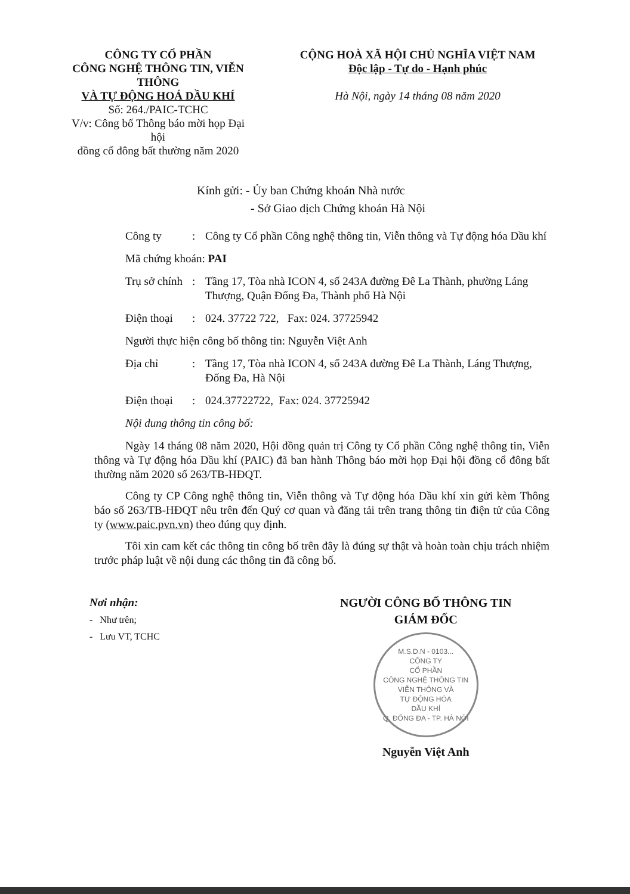CÔNG TY CỔ PHẦN
CÔNG NGHỆ THÔNG TIN, VIỄN THÔNG
VÀ TỰ ĐỘNG HOÁ DẦU KHÍ
Số: 264./PAIC-TCHC
V/v: Công bố Thông báo mời họp Đại hội
đồng cổ đông bất thường năm 2020
CỘNG HOÀ XÃ HỘI CHỦ NGHĨA VIỆT NAM
Độc lập - Tự do - Hạnh phúc
Hà Nội, ngày 14 tháng 08 năm 2020
Kính gửi: - Ủy ban Chứng khoán Nhà nước
- Sở Giao dịch Chứng khoán Hà Nội
Công ty : Công ty Cổ phần Công nghệ thông tin, Viễn thông và Tự động hóa Dầu khí
Mã chứng khoán: PAI
Trụ sở chính
: Tầng 17, Tòa nhà ICON 4, số 243A đường Đê La Thành, phường Láng Thượng, Quận Đống Đa, Thành phố Hà Nội
Điện thoại
: 024. 37722 722, Fax: 024. 37725942
Người thực hiện công bố thông tin: Nguyễn Việt Anh
Địa chỉ : Tầng 17, Tòa nhà ICON 4, số 243A đường Đê La Thành, Láng Thượng, Đống Đa, Hà Nội
Điện thoại
: 024.37722722, Fax: 024. 37725942
Nội dung thông tin công bố:
Ngày 14 tháng 08 năm 2020, Hội đồng quản trị Công ty Cổ phần Công nghệ thông tin, Viễn thông và Tự động hóa Dầu khí (PAIC) đã ban hành Thông báo mời họp Đại hội đồng cổ đông bất thường năm 2020 số 263/TB-HĐQT.
Công ty CP Công nghệ thông tin, Viễn thông và Tự động hóa Dầu khí xin gửi kèm Thông báo số 263/TB-HĐQT nêu trên đến Quý cơ quan và đăng tải trên trang thông tin điện tử của Công ty (www.paic.pvn.vn) theo đúng quy định.
Tôi xin cam kết các thông tin công bố trên đây là đúng sự thật và hoàn toàn chịu trách nhiệm trước pháp luật về nội dung các thông tin đã công bố.
Nơi nhận:
- Như trên;
- Lưu VT, TCHC
NGƯỜI CÔNG BỐ THÔNG TIN
GIÁM ĐỐC
M.S.D.N - 0103...
CÔNG TY
CỔ PHẦN
CÔNG NGHỆ THÔNG TIN
VIỄN THÔNG VÀ
TỰ ĐỘNG HÓA
DẦU KHÍ
Q. ĐỐNG ĐA - TP. HÀ NỘI
Nguyễn Việt Anh